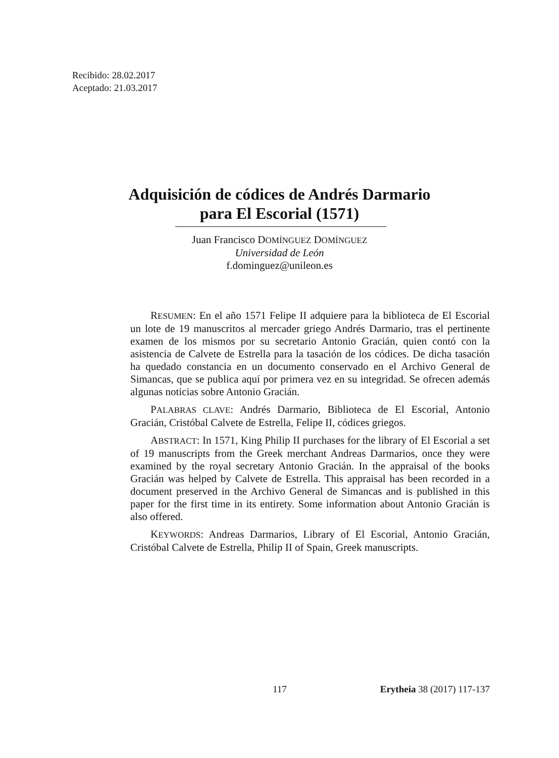Recibido: 28.02.2017
Aceptado: 21.03.2017
Adquisición de códices de Andrés Darmario
para El Escorial (1571)
Juan Francisco DOMÍNGUEZ DOMÍNGUEZ
Universidad de León
f.dominguez@unileon.es
RESUMEN: En el año 1571 Felipe II adquiere para la biblioteca de El Escorial un lote de 19 manuscritos al mercader griego Andrés Darmario, tras el pertinente examen de los mismos por su secretario Antonio Gracián, quien contó con la asistencia de Calvete de Estrella para la tasación de los códices. De dicha tasación ha quedado constancia en un documento conservado en el Archivo General de Simancas, que se publica aquí por primera vez en su integridad. Se ofrecen además algunas noticias sobre Antonio Gracián.
PALABRAS CLAVE: Andrés Darmario, Biblioteca de El Escorial, Antonio Gracián, Cristóbal Calvete de Estrella, Felipe II, códices griegos.
ABSTRACT: In 1571, King Philip II purchases for the library of El Escorial a set of 19 manuscripts from the Greek merchant Andreas Darmarios, once they were examined by the royal secretary Antonio Gracián. In the appraisal of the books Gracián was helped by Calvete de Estrella. This appraisal has been recorded in a document preserved in the Archivo General de Simancas and is published in this paper for the first time in its entirety. Some information about Antonio Gracián is also offered.
KEYWORDS: Andreas Darmarios, Library of El Escorial, Antonio Gracián, Cristóbal Calvete de Estrella, Philip II of Spain, Greek manuscripts.
117 Erytheia 38 (2017) 117-137